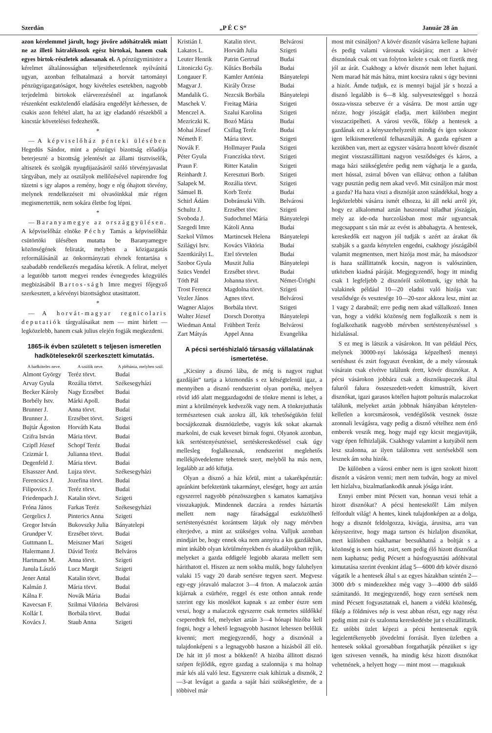Szerdán „P É C S“Január 28 án
azon kérelemmel járult, hogy jövőre adóhátralék miatt ne az illető hátralékosok egész birtokai, hanem csak egyes birtok-részletek adassanak el. A pénzügyminister a kérelmet általánosságban teljesithetetlennek nyilvánitá ugyan, azonban felhatalmazá a horvát tartományi pénzügyigazgatóságot, hogy kivételes esetekben, nagyobb terjedelmü birtokok elárverezésénél az ingatlanok részenként eszközlendő eladására engedélyt kérhessen, de csakis azon feltétel alatt, ha az igy eladandó részekből a kincstár követelései fedezhetők.
*
— A képviselőház pénteki ülésében Hegedüs Sándor, mint a pénzügyi bizottság előadója beterjeszté a bizottság jelentését az állami tisztviselők, altisztek és szolgák nyugdijazásáról szóló törvényjavaslat tárgyában, mely az osztályok mellőzésével napirendre fog tüzetni s igy alapos a remény, hogy e rég óhajtott törvény, melynek rendelkezéseit mi olvasóinkkal már régen megismertettük, nem sokára életbe fog lépni.
*
— Baranyamegye az országgyülésen. A képviselőház elnöke Péchy Tamás a képviselőház csütörtöki ülésében mutatta be Baranyamegye közönségének feliratát, melyben a közigazgatás reformálásánál az önkormányzati elvnek fentartása s szabadabb rendelkezés megadása kéretik. A felirat, melyet a legutóbb tartott megyei rendes évnegyedes közgyülés megbizásából Bartos-ságh Imre megyei főjegyző szerkesztett, a kérvényi bizottsághoz utasittatott.
*
— A horvát-magyar regnicolaris deputatiók tárgyalásaikat nem — mint hirlett — legközelebb, hanem csak julius elején fogják megkezdeni.
1865-ik évben született s teljesen ismeretlen hadkötelesekről szerkesztett kimutatás.
| A hadköteles neve. | A szülők neve. | A plébánia, melyben szül. |
| --- | --- | --- |
| Almont György | Teréz törvt. | Budai |
| Arvay Gyula | Rozália törtvt. | Székesegyházi |
| Becker Károly | Nagy Erzsébet | Budai |
| Borbély Istv. | Márki Apoll. | Budai |
| Brunner J. | Anna törvt. | Budai |
| Brunner J. | Erzsébet törvt. | Szigeti |
| Bujtár Ágoston | Horváth Kata | Budai |
| Czifra István | Mária törvt. | Budai |
| Czipfl József | Schopf Teréz | Budai |
| Czizmár I. | Julianna törvt. | Budai |
| Degenfeld J. | Mária törvt. | Budai |
| Elsasszer And. | Lujza törvt. | Székesegyházi |
| Ferencsics J. | Jozefina törvt. | Budai |
| Filipovics J. | Teréz törvt. | Budai |
| Friedenpach J. | Katalin törvt. | Szigeti |
| Fróna János | Farkas Teréz | Székesegyházi |
| Gergelics J. | Pinterics Anna | Szigeti |
| Gregor István | Bukovszky Julia | Bányatelepi |
| Grundper V. | Erzsébet törvt. | Budai |
| Guttmann L. | Meiszner Mari | Szigeti |
| Halermann J. | Dávid Teréz | Belváros |
| Hartmann M. | Anna törvt. | Szigeti |
| Janula László | Lucz Margit | Szigeti |
| Jener Antal | Katalin törvt. | Budai |
| Kalmán J. | Mária törvt. | Budai |
| Kálna F. | Novák Mária | Budai |
| Kavecsan F. | Szilmai Viktória | Belvárosi |
| Kollár I. | Borbála törvt. | Budai |
| Kovács J. | Staub Anna | Szigeti |
| Kristián I. | Katalin törvt. | Belvárosi |
| Lakatos L. | Horváth Julia | Szigeti |
| Leuter Henrik | Patrin Gertrud | Budai |
| Litoniczki Gy. | Kűtács Borbála | Budai |
| Longauer F. | Kamler Antónia | Bányatelepi |
| Magyar J. | Király Örzse | Budai |
| Mandalik G. | Nezcsik Borbála | Bányatelepi |
| Maschek V. | Freitag Mária | Szigeti |
| Menczel A. | Szalui Karolina | Szigeti |
| Mezriczki K. | Bozó Mária | Budai |
| Mohai József | Csillag Teréz | Budai |
| Németh F. | Mária törvt. | Szigeti |
| Novák F. | Hollmayer Paula | Szigeti |
| Péter Gyula | Franczíska törvt. | Szigeti |
| Praun F. | Ritter Katalin | Szigeti |
| Reinhardt J. | Kereszturi Borb. | Szigeti |
| Salapek M. | Rozália törvt. | Szigeti |
| Sámuel B. | Korb Teréz | Budai |
| Schirl Ádám | Dobránszki Vilh. | Belvárosi |
| Schultz J. | Erzsébet törv. | Szigeti |
| Svoboda J. | Sudochmel Mária | Bányatelepi |
| Szegedi Imre | Kátoli Anna | Budai |
| Szekol Vilmos | Martincsek Helena | Bányatelepi |
| Szilágyi Istv. | Kovács Viktória | Budai |
| Szentkirályi L. | Etel törvtelen | Budai |
| Szobor Gyula | Muszit Julia | Bányatelepi |
| Szücs Vendel | Erzsébet törvt. | Budai |
| Tóth Pál | Johanna törvt. | Német-Üröghi |
| Trost Ferencz | Magdolna törvt. | Szigeti |
| Vezler János | Agnes törvt. | Belvárosi |
| Wagner Alajos | Borbála törvt. | Szigeti |
| Walter József | Dorsch Dorottya | Bányatelepi |
| Wiedman Antal | Frühbert Teréz | Belvárosi |
| Zart Mátyás | Appel Anna | Evangelika |
A pécsi sertéshizlaló társaság vállalatának ismertetése.
„Kicsiny a disznó lába, de még is nagyot rughat gazdáján“ tartja a közmondás s ez kétségtelenül igaz, a mennyiben a disznó rendszerint olyan portéka, melyen rövid idő alatt meggazdagodni de tönkre menni is lehet, a mint a körülmények kedvezők vagy nem. A tönkrejuthatás természetesen csak azokra áll, kik tehetőségükön felül bocsájtkoznak disznóüzletbe, vagyis kik sokat akarnak markolni, de csak keveset birnak fogni. Olyanok azonban, kik sertéstenyésztéssel, sertéskereskedéssel csak úgy mellesleg foglalkoznak, rendszerint meglehetős mellékjövedelemre tehetnek szert, melyből ha más nem, legalább az adó kifutja.
Olyan a disznó a ház kőrül, mint a takarékpénztár: apránkint befektetünk takarmányt, eleséget, hogy azt aztán egyszerrel nagyobb pénzösszegben s kamatos kamatjáva visszakapjuk. Mindennek daczára a rendes háztartás mellett nem nagy fáradsággal eszközölhető sertéstenyésztést korántsem látjuk oly nagy mérvben elterjedve, a mint az szükséges volna. Valljuk azonban mindjárt be, hogy ennek oka nem annyira a kis gazdákban, mint inkább olyan körülményekben és akadályokban rejlik, melyeket a gazda eddigelé legjobb akarata mellett sem hárithatott el. Hiszen az nem sokba mulik, hogy faluhelyen valaki 15 vagy 20 darab sertésre tegyen szert. Megvesz egy-egy jóravaló malaczot 3—4 frton. A malaczok aztán kijárnak a csürhére, reggel és este otthon annak rende szerint egy kis moslékot kapnak s az ember észre sem veszi, hogy a malaczok egyszerre csak termetes süldőkké cseperedtek fel, melyeket aztán 3—4 hónapi hizóba kell fogni, hogy a lehető legnagyobb hasznot lehessen belőlük kivenni; mert megjegyzendő, hogy a disznónál a tulajdonképeni s a legnagyobb haszon a hizásból áll elö. De hát itt jő most a bökkenő! A hizóba állitott disznó szépen fejlődik, egyre gazdag a szalonnája s ma holnap már kés alá való lesz. Egyszerre csak kihíztak a disznók, 2—3-at levágat a gazda a saját házi szükségletére, de a többivel már
most mit csináljon? A kövér disznót vásárra kellene hajtani és pedig valami városnak vásárjára; mert a kövér disznónak csak ott van folyton kelete s csak ott fizetik meg jól az árát. Csakhogy a kövér disznót nem lehet hajtani. Nem marad hát más hátra, mint kocsira rakni s úgy bevinni a hizót. Ámde tudjuk, ez is mennyi bajjal jár s hozzá a disznó legalább is 6—8 klg. sulyveszteséggel s hozzá össza-vissza sebezve ér a vásárra. De most aztán ugy nézze, hogy jószágát eladja, mert különben megint visszaczipelheti. A városi vevők, főkép a hentesek a gazdának ezt a kényszerhelyzetét mindig és igen sokszor igen lelkiismeretlenül felhasználják. A gazda egészen a kezükben van, mert az egyszer vásárra hozott kövér disznót megint visszaszállittani nagyon vesződséges és káros, a maga házi szükségletére pedig nem vághatja le a gazda, mert hússal, zsirral bőven van ellátva; otthon a falúban vagy pusztán pedig nem akad vevő. Mit csináljon már most a gazda? Ha haza viszi a disznóját azon szándékkal, hogy a legközelebbi vásárra ismét elhozza, ki áll neki arról jót, hogy ez alkalommal aztán haszonnal túladhat jószágán, mely az ide-oda hurczolásban most már ugyancsak megcsappant s tán már az evést is abbahagyta. A hentesek, kereskedők ezt nagyon jól tudják s azért az árakat ők szabják s a gazda kénytelen engedni, csakhogy jószágából valamit megmentsen, mert hizója most már, ha másodszor is haza szállittatnék kocsin, nagyon is valószinüen, utközben kiadná páráját. Megjegyzendő, hogy itt mindig csak 1 legfeljebb 2 disznóról szólottunk, igy tehát ha valakinek például 10—20 eladni való hizója van: vesződsége és vesztesége 10—20-szor akkora lesz, mint az 1 vagy 2 darabnál; erre pedig nem akad vállalkozó. Innen van, hogy a vidéki közönség nem foglalkozik s nem is foglalkozhatik nagyobb mérvben sertéstenyésztéssel s hizlalással.
S ez meg is látszik a vásárokon. Itt van például Pécs, melynek 30000-nyi lakóssága képzelhető mennyi sertéshust és zsirt fogyaszt évenkint, de a mely városnak vásárain csak elvétve találunk érett, kövér disznókat. A pécsi vásárokon jobbára csak a disznókupeczek által faluról falura összeszedett-vedett kimustrált, kivert disznókat, igazi garasos kötélen hajtott polturás malaczokat találunk, melyeket aztán jobbnak hiányában kénytelen-kelletlen a korcsmárosok, vendéglősök vesznek össze azonnali levágásra, vagy pedig a disznó vételhez nem értő emberek veszik meg, hogy majd egy kicsit megjavitják, vagy épen felhizlalják. Csakhogy valamint a kutyából nem lesz szalonna, az ilyen találomra vett sertésekből sem lesznek ám soha hizók.
De különben a városi ember nem is igen szokott hizott disznót a vásáron venni; mert nem tudván, hogy az mivel lett hizlalva, bizalmatlankodik annak jósága iránt.
Ennyi ember mint Pécsett van, honnan veszi tehát a hizott disznókat? A pécsi hentesektől! Lám milyen felfordult világ! A hentes, kinek tulajdonképen az a dolga, hogy a disznót feldolgozza, kivágja, árusitsa, arra van kényszeritve, hogy maga tartson és hizlaljon disznókat, mert különben csakhamar becsukhatná a boltját s a közönség is sem húst, zsirt, sem pedig élő hizott disznókat nem kaphatna; pedig Pécsett a húsfogyasztási adóhivatal kimutatása szerint évenkint átlag 5—6000 drb kövér disznó vágatik le a hentesek által s az egyes házakban szintén 2—3000 drb s mindezekhez még vagy 3—4000 drb süldő számitandó. Itt megjegyzendő, hogy ezen sertések nem mind Pécsett fogyasztatnak el, hanem a vidéki közönség, főkép a földmives nép is vesz abban részt, egy nagy rész pedig mint zsir és szalonna kereskedésbe jut s elszállittatik. Ez utóbbi üzlet képezi a pécsi hentesenak egyik legjelentékenyebb jövedelmi forrását. Ilyen üzletben a hentesek sokkal gyorsabban forgathatják pénzüket s igy igen szivesen vennék, ha mindig kész hizott disznókat vehetnének, a helyett hogy — mint most — magukuak